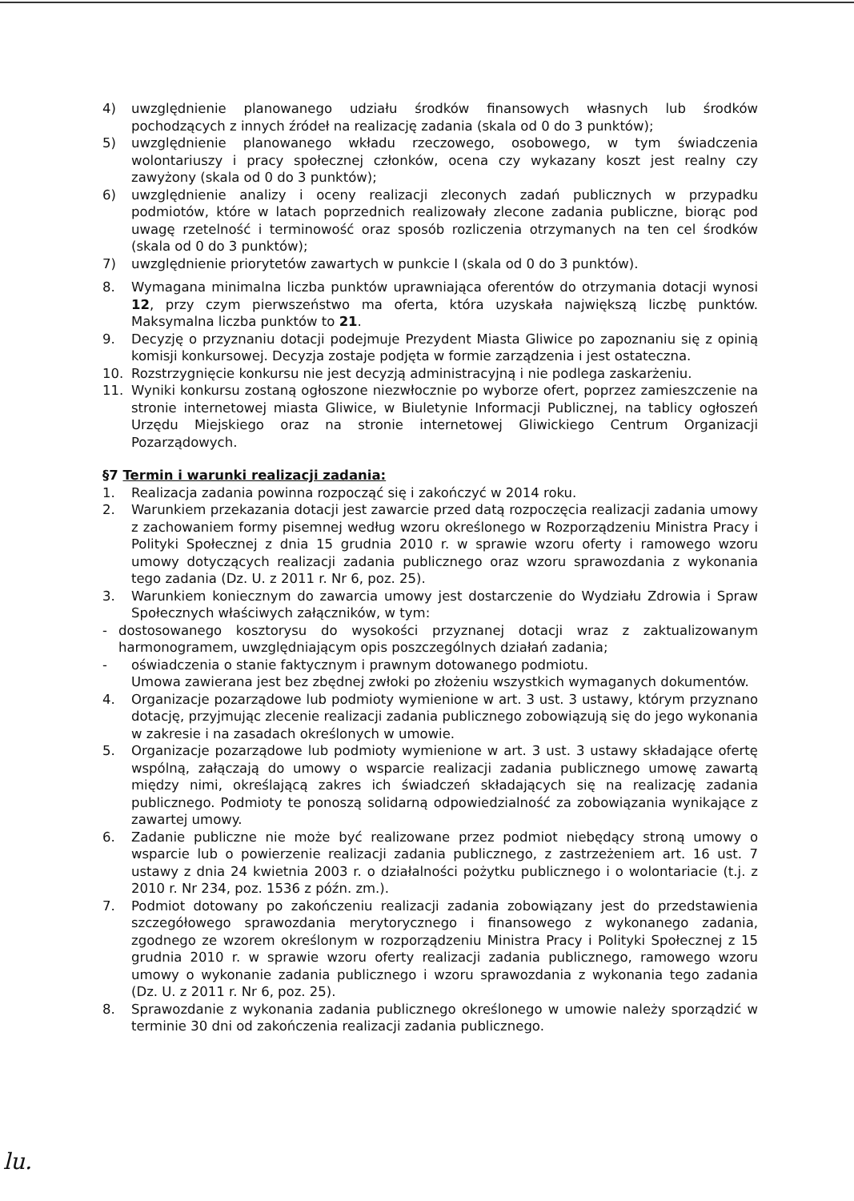4) uwzględnienie planowanego udziału środków finansowych własnych lub środków pochodzących z innych źródeł na realizację zadania (skala od 0 do 3 punktów);
5) uwzględnienie planowanego wkładu rzeczowego, osobowego, w tym świadczenia wolontariuszy i pracy społecznej członków, ocena czy wykazany koszt jest realny czy zawyżony (skala od 0 do 3 punktów);
6) uwzględnienie analizy i oceny realizacji zleconych zadań publicznych w przypadku podmiotów, które w latach poprzednich realizowały zlecone zadania publiczne, biorąc pod uwagę rzetelność i terminowość oraz sposób rozliczenia otrzymanych na ten cel środków (skala od 0 do 3 punktów);
7) uwzględnienie priorytetów zawartych w punkcie I (skala od 0 do 3 punktów).
8. Wymagana minimalna liczba punktów uprawniająca oferentów do otrzymania dotacji wynosi 12, przy czym pierwszeństwo ma oferta, która uzyskała największą liczbę punktów. Maksymalna liczba punktów to 21.
9. Decyzję o przyznaniu dotacji podejmuje Prezydent Miasta Gliwice po zapoznaniu się z opinią komisji konkursowej. Decyzja zostaje podjęta w formie zarządzenia i jest ostateczna.
10. Rozstrzygnięcie konkursu nie jest decyzją administracyjną i nie podlega zaskarżeniu.
11. Wyniki konkursu zostaną ogłoszone niezwłocznie po wyborze ofert, poprzez zamieszczenie na stronie internetowej miasta Gliwice, w Biuletynie Informacji Publicznej, na tablicy ogłoszeń Urzędu Miejskiego oraz na stronie internetowej Gliwickiego Centrum Organizacji Pozarządowych.
§7 Termin i warunki realizacji zadania:
1. Realizacja zadania powinna rozpocząć się i zakończyć w 2014 roku.
2. Warunkiem przekazania dotacji jest zawarcie przed datą rozpoczęcia realizacji zadania umowy z zachowaniem formy pisemnej według wzoru określonego w Rozporządzeniu Ministra Pracy i Polityki Społecznej z dnia 15 grudnia 2010 r. w sprawie wzoru oferty i ramowego wzoru umowy dotyczących realizacji zadania publicznego oraz wzoru sprawozdania z wykonania tego zadania (Dz. U. z 2011 r. Nr 6, poz. 25).
3. Warunkiem koniecznym do zawarcia umowy jest dostarczenie do Wydziału Zdrowia i Spraw Społecznych właściwych załączników, w tym:
- dostosowanego kosztorysu do wysokości przyznanej dotacji wraz z zaktualizowanym harmonogramem, uwzględniającym opis poszczególnych działań zadania;
- oświadczenia o stanie faktycznym i prawnym dotowanego podmiotu.
Umowa zawierana jest bez zbędnej zwłoki po złożeniu wszystkich wymaganych dokumentów.
4. Organizacje pozarządowe lub podmioty wymienione w art. 3 ust. 3 ustawy, którym przyznano dotację, przyjmując zlecenie realizacji zadania publicznego zobowiązują się do jego wykonania w zakresie i na zasadach określonych w umowie.
5. Organizacje pozarządowe lub podmioty wymienione w art. 3 ust. 3 ustawy składające ofertę wspólną, załączają do umowy o wsparcie realizacji zadania publicznego umowę zawartą między nimi, określającą zakres ich świadczeń składających się na realizację zadania publicznego. Podmioty te ponoszą solidarną odpowiedzialność za zobowiązania wynikające z zawartej umowy.
6. Zadanie publiczne nie może być realizowane przez podmiot niebędący stroną umowy o wsparcie lub o powierzenie realizacji zadania publicznego, z zastrzeżeniem art. 16 ust. 7 ustawy z dnia 24 kwietnia 2003 r. o działalności pożytku publicznego i o wolontariacie (t.j. z 2010 r. Nr 234, poz. 1536 z późn. zm.).
7. Podmiot dotowany po zakończeniu realizacji zadania zobowiązany jest do przedstawienia szczegółowego sprawozdania merytorycznego i finansowego z wykonanego zadania, zgodnego ze wzorem określonym w rozporządzeniu Ministra Pracy i Polityki Społecznej z 15 grudnia 2010 r. w sprawie wzoru oferty realizacji zadania publicznego, ramowego wzoru umowy o wykonanie zadania publicznego i wzoru sprawozdania z wykonania tego zadania (Dz. U. z 2011 r. Nr 6, poz. 25).
8. Sprawozdanie z wykonania zadania publicznego określonego w umowie należy sporządzić w terminie 30 dni od zakończenia realizacji zadania publicznego.
lu.